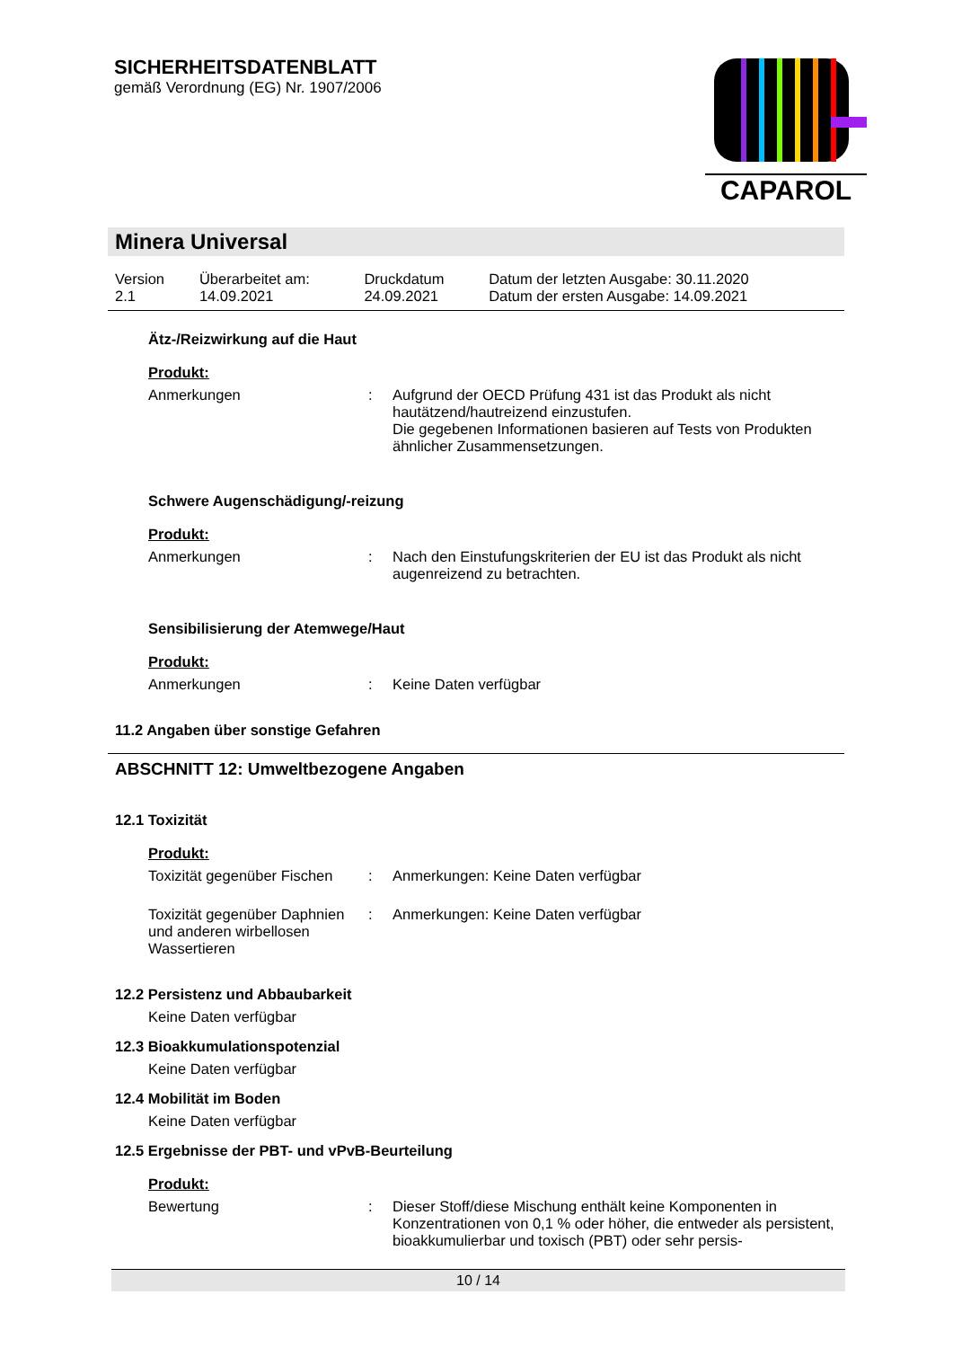SICHERHEITSDATENBLATT
gemäß Verordnung (EG) Nr. 1907/2006
CAPAROL
Minera Universal
| Version 2.1 | Überarbeitet am: 14.09.2021 | Druckdatum 24.09.2021 | Datum der letzten Ausgabe: 30.11.2020 Datum der ersten Ausgabe: 14.09.2021 |
Ätz-/Reizwirkung auf die Haut
Produkt:
| Anmerkungen | : | Aufgrund der OECD Prüfung 431 ist das Produkt als nicht hautätzend/hautreizend einzustufen. Die gegebenen Informationen basieren auf Tests von Produkten ähnlicher Zusammensetzungen. |
Schwere Augenschädigung/-reizung
Produkt:
| Anmerkungen | : | Nach den Einstufungskriterien der EU ist das Produkt als nicht augenreizend zu betrachten. |
Sensibilisierung der Atemwege/Haut
Produkt:
| Anmerkungen | : | Keine Daten verfügbar |
11.2 Angaben über sonstige Gefahren
ABSCHNITT 12: Umweltbezogene Angaben
12.1 Toxizität
Produkt:
| Toxizität gegenüber Fischen | : | Anmerkungen: Keine Daten verfügbar |
| Toxizität gegenüber Daphnien und anderen wirbellosen Wassertieren | : | Anmerkungen: Keine Daten verfügbar |
12.2 Persistenz und Abbaubarkeit
Keine Daten verfügbar
12.3 Bioakkumulationspotenzial
Keine Daten verfügbar
12.4 Mobilität im Boden
Keine Daten verfügbar
12.5 Ergebnisse der PBT- und vPvB-Beurteilung
Produkt:
| Bewertung | : | Dieser Stoff/diese Mischung enthält keine Komponenten in Konzentrationen von 0,1 % oder höher, die entweder als persistent, bioakkumulierbar und toxisch (PBT) oder sehr persis- |
10 / 14